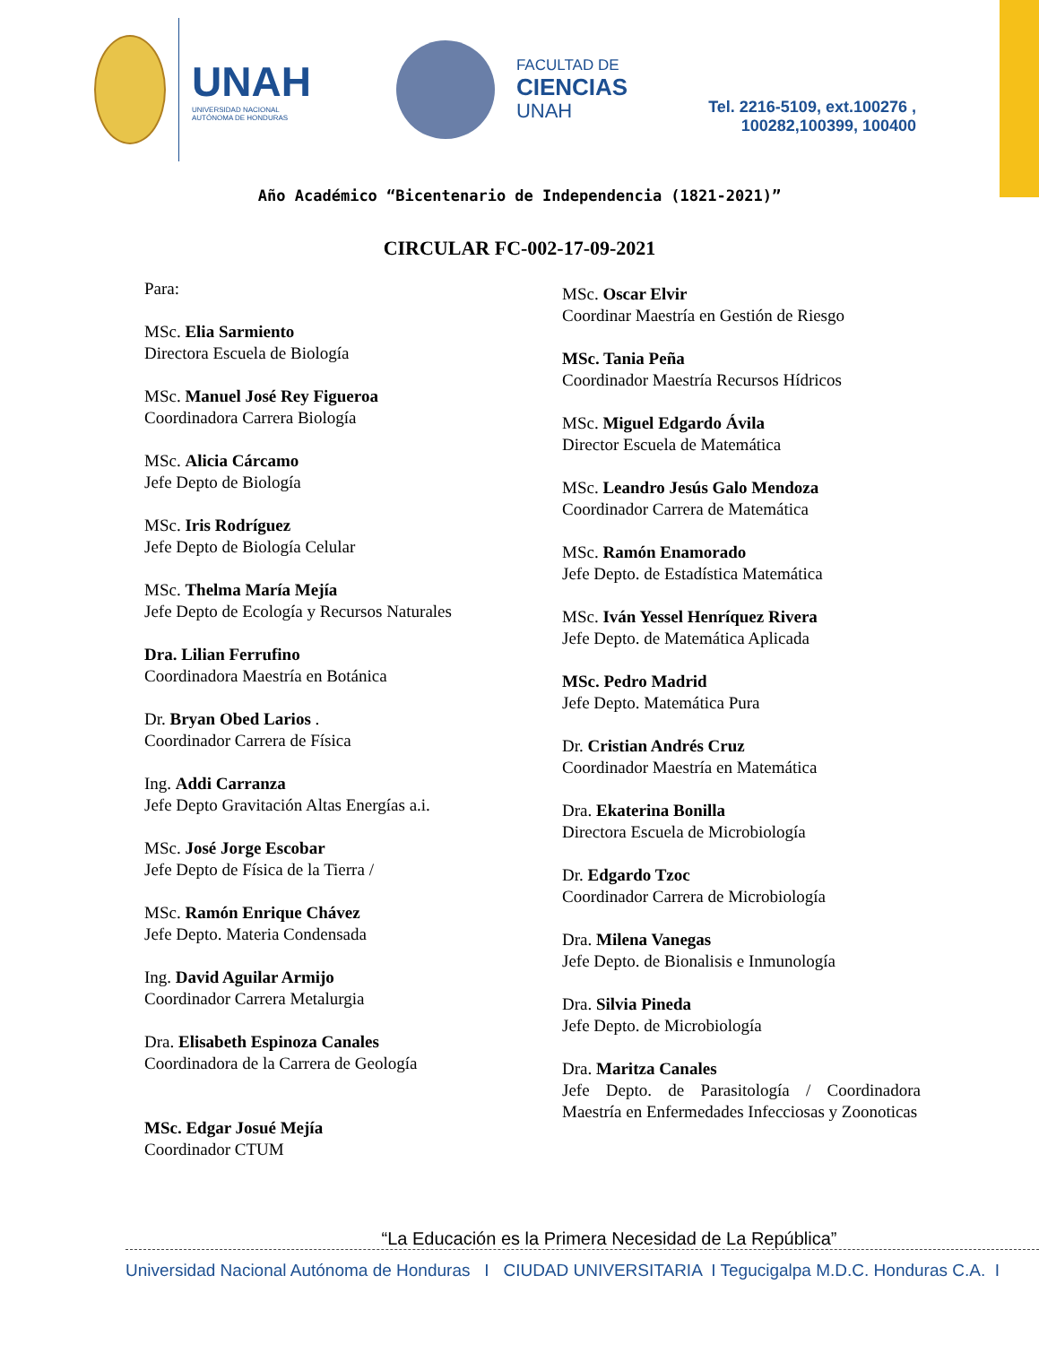UNAH
UNIVERSIDAD NACIONAL
AUTÓNOMA DE HONDURAS
FACULTAD DE
CIENCIAS
UNAH
Tel. 2216-5109, ext.100276 ,
100282,100399, 100400
Año Académico “Bicentenario de Independencia (1821-2021)”
CIRCULAR FC-002-17-09-2021
Para:
MSc. Elia Sarmiento
Directora Escuela de Biología
MSc. Manuel José Rey Figueroa
Coordinadora Carrera Biología
MSc. Alicia Cárcamo
Jefe Depto de Biología
MSc. Iris Rodríguez
Jefe Depto de Biología Celular
MSc. Thelma María Mejía
Jefe Depto de Ecología y Recursos Naturales
Dra. Lilian Ferrufino
Coordinadora Maestría en Botánica
Dr. Bryan Obed Larios .
Coordinador Carrera de Física
Ing. Addi Carranza
Jefe Depto Gravitación Altas Energías a.i.
MSc. José Jorge Escobar
Jefe Depto de Física de la Tierra /
MSc. Ramón Enrique Chávez
Jefe Depto. Materia Condensada
Ing. David Aguilar Armijo
Coordinador Carrera Metalurgia
Dra. Elisabeth Espinoza Canales
Coordinadora de la Carrera de Geología
MSc. Edgar Josué Mejía
Coordinador CTUM
MSc. Oscar Elvir
Coordinar Maestría en Gestión de Riesgo
MSc. Tania Peña
Coordinador Maestría Recursos Hídricos
MSc. Miguel Edgardo Ávila
Director Escuela de Matemática
MSc. Leandro Jesús Galo Mendoza
Coordinador Carrera de Matemática
MSc. Ramón Enamorado
Jefe Depto. de Estadística Matemática
MSc. Iván Yessel Henríquez Rivera
Jefe Depto. de Matemática Aplicada
MSc. Pedro Madrid
Jefe Depto. Matemática Pura
Dr. Cristian Andrés Cruz
Coordinador Maestría en Matemática
Dra. Ekaterina Bonilla
Directora Escuela de Microbiología
Dr. Edgardo Tzoc
Coordinador Carrera de Microbiología
Dra. Milena Vanegas
Jefe Depto. de Bionalisis e Inmunología
Dra. Silvia Pineda
Jefe Depto. de Microbiología
Dra. Maritza Canales
Jefe Depto. de Parasitología / Coordinadora Maestría en Enfermedades Infecciosas y Zoonoticas
“La Educación es la Primera Necesidad de La República”
Universidad Nacional Autónoma de Honduras I CIUDAD UNIVERSITARIA I Tegucigalpa M.D.C. Honduras C.A. I